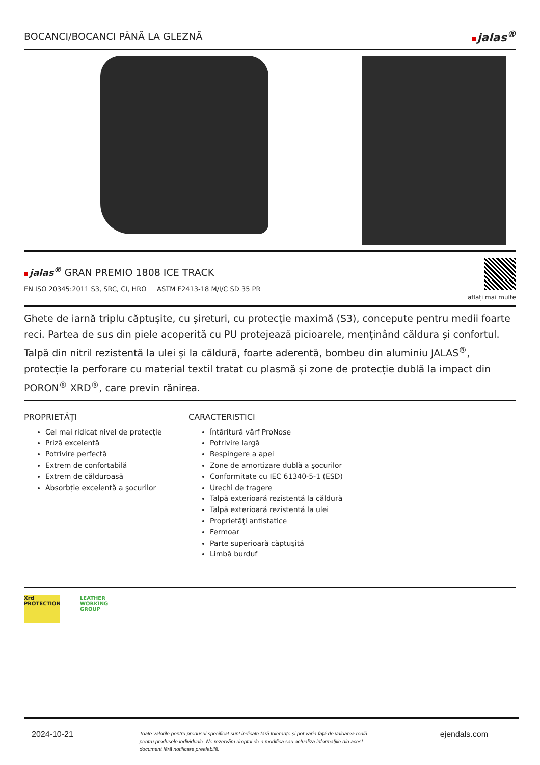BOCANCI/BOCANCI PÂNĂ LA GLEZNĂ
jalas<sup>®</sup>
jalas<sup>®</sup> GRAN PREMIO 1808 ICE TRACK
EN ISO 20345:2011 S3, SRC, CI, HRO ASTM F2413-18 M/I/C SD 35 PR
aflați mai multe
Ghete de iarnă triplu căptușite, cu șireturi, cu protecție maximă (S3), concepute pentru medii foarte reci. Partea de sus din piele acoperită cu PU protejează picioarele, menținând căldura și confortul. Talpă din nitril rezistentă la ulei și la căldură, foarte aderentă, bombeu din aluminiu JALAS<sup>®</sup>, protecție la perforare cu material textil tratat cu plasmă și zone de protecție dublă la impact din PORON<sup>®</sup> XRD<sup>®</sup>, care previn rănirea.
PROPRIETĂȚI
Cel mai ridicat nivel de protecție
Priză excelentă
Potrivire perfectă
Extrem de confortabilă
Extrem de călduroasă
Absorbție excelentă a şocurilor
CARACTERISTICI
Întăritură vârf ProNose
Potrivire largă
Respingere a apei
Zone de amortizare dublă a şocurilor
Conformitate cu IEC 61340-5-1 (ESD)
Urechi de tragere
Talpă exterioară rezistentă la căldură
Talpă exterioară rezistentă la ulei
Proprietăţi antistatice
Fermoar
Parte superioară căptuşită
Limbă burduf
Xrd PROTECTION
LEATHER WORKING GROUP
2024-10-21 Toate valorile pentru produsul specificat sunt indicate fără toleranţe şi pot varia faţă de valoarea reală pentru produsele individuale. Ne rezervăm dreptul de a modifica sau actualiza informaţiile din acest document fără notificare prealabilă. ejendals.com